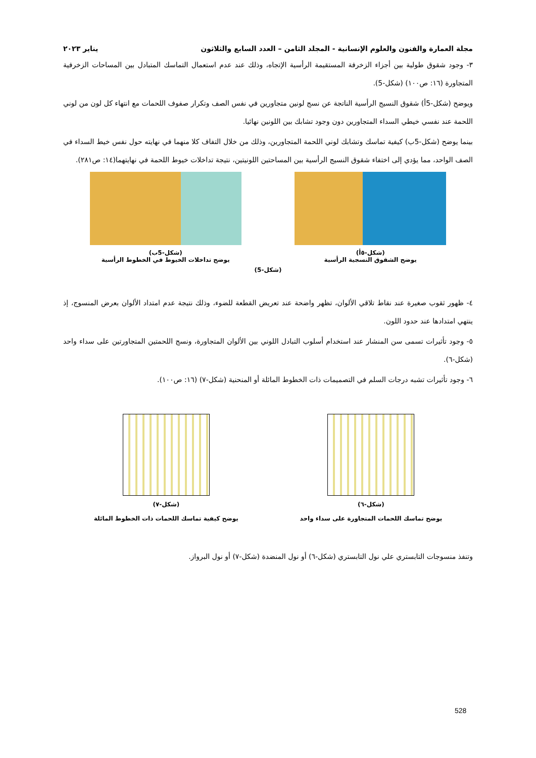مجلة العمارة والفنون والعلوم الإنسانية - المجلد الثامن – العدد السابع والثلاثون يناير ٢٠٢٣
٣- وجود شقوق طولية بين أجزاء الزخرفة المستقيمة الرأسية الإتجاه، وذلك عند عدم استعمال التماسك المتبادل بين المساحات الزخرفية المتجاورة (١٦: ص١٠٠) (شكل-5).
ويوضح (شكل-5أ) شقوق النسيج الرأسية الناتجة عن نسج لونين متجاورين في نفس الصف وتكرار صفوف اللحمات مع انتهاء كل لون من لوني اللحمة عند نفسي خيطي السداء المتجاورين دون وجود تشابك بين اللونين نهائيا.
بينما يوضح (شكل-5ب) كيفية تماسك وتشابك لوني اللحمة المتجاورين، وذلك من خلال التفاف كلا منهما في نهايته حول نفس خيط السداء في الصف الواحد، مما يؤدي إلى اختفاء شقوق النسيج الرأسية بين المساحتين اللونيتين، نتيجة تداخلات خيوط اللحمة في نهايتهما(١٤: ص٢٨١).
(شكل-٥أ)
يوضح الشقوق النسجية الرأسية
(شكل-5ب)
يوضح تداخلات الخيوط في الخطوط الرأسية
(شكل-5)
٤- ظهور ثقوب صغيرة عند نقاط تلاقي الألوان، تظهر واضحة عند تعريض القطعة للضوء، وذلك نتيجة عدم امتداد الألوان بعرض المنسوج، إذ ينتهي امتدادها عند حدود اللون.
٥- وجود تأثيرات تسمى سن المنشار عند استخدام أسلوب التبادل اللوني بين الألوان المتجاورة، ونسج اللحمتين المتجاورتين على سداء واحد (شكل-٦).
٦- وجود تأثيرات تشبه درجات السلم في التصميمات ذات الخطوط المائلة أو المنحنية (شكل-٧) (١٦: ص١٠٠).
(شكل-٦)
يوضح تماسك اللحمات المتجاورة على سداء واحد
(شكل-٧)
يوضح كيفية تماسك اللحمات ذات الخطوط المائلة
وتنفذ منسوجات التابستري علي نول التابستري (شكل-٦) أو نول المنضدة (شكل-٧) أو نول البرواز.
528